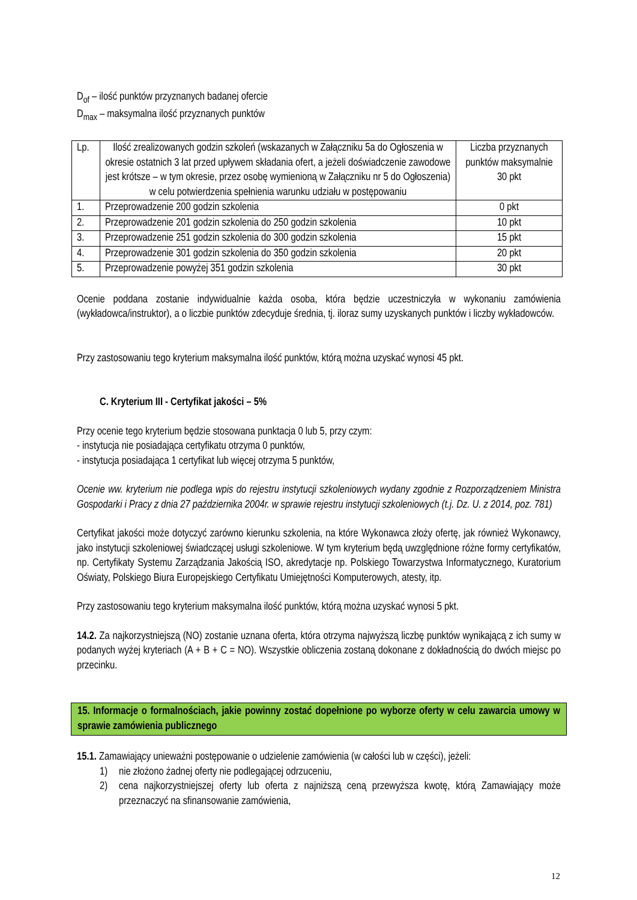D<sub>of</sub> – ilość punktów przyznanych badanej ofercie
D<sub>max</sub> – maksymalna ilość przyznanych punktów
| Lp. | Ilość zrealizowanych godzin szkoleń (wskazanych w Załączniku 5a do Ogłoszenia w okresie ostatnich 3 lat przed upływem składania ofert, a jeżeli doświadczenie zawodowe jest krótsze – w tym okresie, przez osobę wymienioną w Załączniku nr 5 do Ogłoszenia) w celu potwierdzenia spełnienia warunku udziału w postępowaniu | Liczba przyznanych punktów maksymalnie 30 pkt |
| 1. | Przeprowadzenie 200 godzin szkolenia | 0 pkt |
| 2. | Przeprowadzenie 201 godzin szkolenia do 250 godzin szkolenia | 10 pkt |
| 3. | Przeprowadzenie 251 godzin szkolenia do 300 godzin szkolenia | 15 pkt |
| 4. | Przeprowadzenie 301 godzin szkolenia do 350 godzin szkolenia | 20 pkt |
| 5. | Przeprowadzenie powyżej 351 godzin szkolenia | 30 pkt |
Ocenie poddana zostanie indywidualnie każda osoba, która będzie uczestniczyła w wykonaniu zamówienia (wykładowca/instruktor), a o liczbie punktów zdecyduje średnia, tj. iloraz sumy uzyskanych punktów i liczby wykładowców.
Przy zastosowaniu tego kryterium maksymalna ilość punktów, którą można uzyskać wynosi 45 pkt.
C. Kryterium III - Certyfikat jakości – 5%
Przy ocenie tego kryterium będzie stosowana punktacja 0 lub 5, przy czym:
- instytucja nie posiadająca certyfikatu otrzyma 0 punktów,
- instytucja posiadająca 1 certyfikat lub więcej otrzyma 5 punktów,
Ocenie ww. kryterium nie podlega wpis do rejestru instytucji szkoleniowych wydany zgodnie z Rozporządzeniem Ministra Gospodarki i Pracy z dnia 27 października 2004r. w sprawie rejestru instytucji szkoleniowych (t.j. Dz. U. z 2014, poz. 781)
Certyfikat jakości może dotyczyć zarówno kierunku szkolenia, na które Wykonawca złoży ofertę, jak również Wykonawcy, jako instytucji szkoleniowej świadczącej usługi szkoleniowe. W tym kryterium będą uwzględnione różne formy certyfikatów, np. Certyfikaty Systemu Zarządzania Jakością ISO, akredytacje np. Polskiego Towarzystwa Informatycznego, Kuratorium Oświaty, Polskiego Biura Europejskiego Certyfikatu Umiejętności Komputerowych, atesty, itp.
Przy zastosowaniu tego kryterium maksymalna ilość punktów, którą można uzyskać wynosi 5 pkt.
14.2. Za najkorzystniejszą (NO) zostanie uznana oferta, która otrzyma najwyższą liczbę punktów wynikającą z ich sumy w podanych wyżej kryteriach (A + B + C = NO). Wszystkie obliczenia zostaną dokonane z dokładnością do dwóch miejsc po przecinku.
15. Informacje o formalnościach, jakie powinny zostać dopełnione po wyborze oferty w celu zawarcia umowy w sprawie zamówienia publicznego
15.1. Zamawiający unieważni postępowanie o udzielenie zamówienia (w całości lub w części), jeżeli:
1) nie złożono żadnej oferty nie podlegającej odrzuceniu,
2) cena najkorzystniejszej oferty lub oferta z najniższą ceną przewyższa kwotę, którą Zamawiający może przeznaczyć na sfinansowanie zamówienia,
12